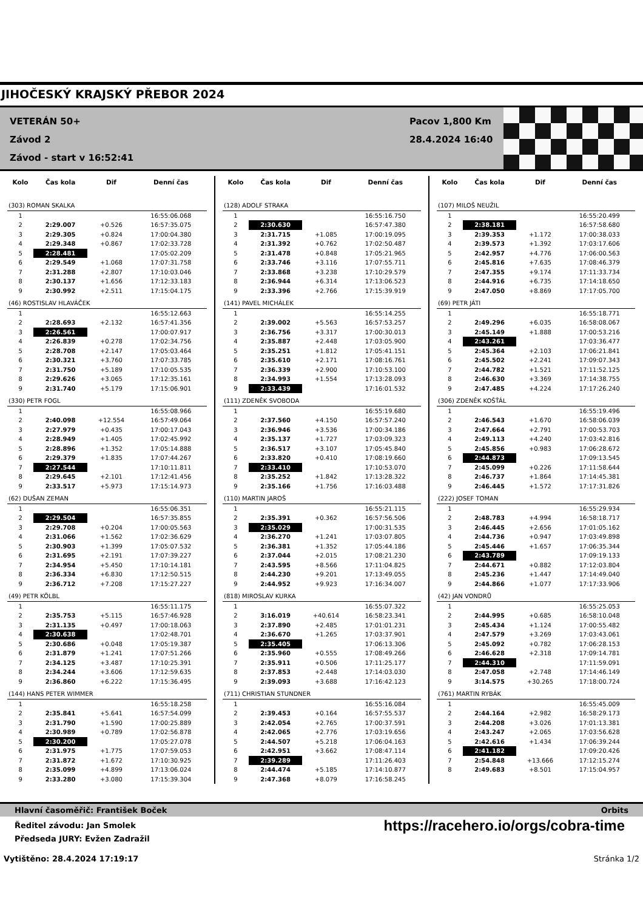JIHOČESKÝ KRAJSKÝ PŘEBOR 2024
VETERÁN 50+
Závod 2
Závod - start v 16:52:41
Pacov 1,800 Km
28.4.2024 16:40
| Kolo | Čas kola | Dif | Denní čas |
| --- | --- | --- | --- |
| (303) ROMAN SKALKA | | | |
| 1 | | | 16:55:06.068 |
| 2 | 2:29.007 | +0.526 | 16:57:35.075 |
| 3 | 2:29.305 | +0.824 | 17:00:04.380 |
| 4 | 2:29.348 | +0.867 | 17:02:33.728 |
| 5 | 2:28.481 | | 17:05:02.209 |
| 6 | 2:29.549 | +1.068 | 17:07:31.758 |
| 7 | 2:31.288 | +2.807 | 17:10:03.046 |
| 8 | 2:30.137 | +1.656 | 17:12:33.183 |
| 9 | 2:30.992 | +2.511 | 17:15:04.175 |
| (46) ROSTISLAV HLAVÁČEK | | | |
| 1 | | | 16:55:12.663 |
| 2 | 2:28.693 | +2.132 | 16:57:41.356 |
| 3 | 2:26.561 | | 17:00:07.917 |
| 4 | 2:26.839 | +0.278 | 17:02:34.756 |
| 5 | 2:28.708 | +2.147 | 17:05:03.464 |
| 6 | 2:30.321 | +3.760 | 17:07:33.785 |
| 7 | 2:31.750 | +5.189 | 17:10:05.535 |
| 8 | 2:29.626 | +3.065 | 17:12:35.161 |
| 9 | 2:31.740 | +5.179 | 17:15:06.901 |
| (330) PETR FOGL | | | |
| 1 | | | 16:55:08.966 |
| 2 | 2:40.098 | +12.554 | 16:57:49.064 |
| 3 | 2:27.979 | +0.435 | 17:00:17.043 |
| 4 | 2:28.949 | +1.405 | 17:02:45.992 |
| 5 | 2:28.896 | +1.352 | 17:05:14.888 |
| 6 | 2:29.379 | +1.835 | 17:07:44.267 |
| 7 | 2:27.544 | | 17:10:11.811 |
| 8 | 2:29.645 | +2.101 | 17:12:41.456 |
| 9 | 2:33.517 | +5.973 | 17:15:14.973 |
| (62) DUŠAN ZEMAN | | | |
| 1 | | | 16:55:06.351 |
| 2 | 2:29.504 | | 16:57:35.855 |
| 3 | 2:29.708 | +0.204 | 17:00:05.563 |
| 4 | 2:31.066 | +1.562 | 17:02:36.629 |
| 5 | 2:30.903 | +1.399 | 17:05:07.532 |
| 6 | 2:31.695 | +2.191 | 17:07:39.227 |
| 7 | 2:34.954 | +5.450 | 17:10:14.181 |
| 8 | 2:36.334 | +6.830 | 17:12:50.515 |
| 9 | 2:36.712 | +7.208 | 17:15:27.227 |
| (49) PETR KÖLBL | | | |
| 1 | | | 16:55:11.175 |
| 2 | 2:35.753 | +5.115 | 16:57:46.928 |
| 3 | 2:31.135 | +0.497 | 17:00:18.063 |
| 4 | 2:30.638 | | 17:02:48.701 |
| 5 | 2:30.686 | +0.048 | 17:05:19.387 |
| 6 | 2:31.879 | +1.241 | 17:07:51.266 |
| 7 | 2:34.125 | +3.487 | 17:10:25.391 |
| 8 | 2:34.244 | +3.606 | 17:12:59.635 |
| 9 | 2:36.860 | +6.222 | 17:15:36.495 |
| (144) HANS PETER WIMMER | | | |
| 1 | | | 16:55:18.258 |
| 2 | 2:35.841 | +5.641 | 16:57:54.099 |
| 3 | 2:31.790 | +1.590 | 17:00:25.889 |
| 4 | 2:30.989 | +0.789 | 17:02:56.878 |
| 5 | 2:30.200 | | 17:05:27.078 |
| 6 | 2:31.975 | +1.775 | 17:07:59.053 |
| 7 | 2:31.872 | +1.672 | 17:10:30.925 |
| 8 | 2:35.099 | +4.899 | 17:13:06.024 |
| 9 | 2:33.280 | +3.080 | 17:15:39.304 |
| Kolo | Čas kola | Dif | Denní čas |
| --- | --- | --- | --- |
| (128) ADOLF STRAKA | | | |
| 1 | | | 16:55:16.750 |
| 2 | 2:30.630 | | 16:57:47.380 |
| 3 | 2:31.715 | +1.085 | 17:00:19.095 |
| 4 | 2:31.392 | +0.762 | 17:02:50.487 |
| 5 | 2:31.478 | +0.848 | 17:05:21.965 |
| 6 | 2:33.746 | +3.116 | 17:07:55.711 |
| 7 | 2:33.868 | +3.238 | 17:10:29.579 |
| 8 | 2:36.944 | +6.314 | 17:13:06.523 |
| 9 | 2:33.396 | +2.766 | 17:15:39.919 |
| (141) PAVEL MICHÁLEK | | | |
| 1 | | | 16:55:14.255 |
| 2 | 2:39.002 | +5.563 | 16:57:53.257 |
| 3 | 2:36.756 | +3.317 | 17:00:30.013 |
| 4 | 2:35.887 | +2.448 | 17:03:05.900 |
| 5 | 2:35.251 | +1.812 | 17:05:41.151 |
| 6 | 2:35.610 | +2.171 | 17:08:16.761 |
| 7 | 2:36.339 | +2.900 | 17:10:53.100 |
| 8 | 2:34.993 | +1.554 | 17:13:28.093 |
| 9 | 2:33.439 | | 17:16:01.532 |
| (111) ZDENĚK SVOBODA | | | |
| 1 | | | 16:55:19.680 |
| 2 | 2:37.560 | +4.150 | 16:57:57.240 |
| 3 | 2:36.946 | +3.536 | 17:00:34.186 |
| 4 | 2:35.137 | +1.727 | 17:03:09.323 |
| 5 | 2:36.517 | +3.107 | 17:05:45.840 |
| 6 | 2:33.820 | +0.410 | 17:08:19.660 |
| 7 | 2:33.410 | | 17:10:53.070 |
| 8 | 2:35.252 | +1.842 | 17:13:28.322 |
| 9 | 2:35.166 | +1.756 | 17:16:03.488 |
| (110) MARTIN JAROŠ | | | |
| 1 | | | 16:55:21.115 |
| 2 | 2:35.391 | +0.362 | 16:57:56.506 |
| 3 | 2:35.029 | | 17:00:31.535 |
| 4 | 2:36.270 | +1.241 | 17:03:07.805 |
| 5 | 2:36.381 | +1.352 | 17:05:44.186 |
| 6 | 2:37.044 | +2.015 | 17:08:21.230 |
| 7 | 2:43.595 | +8.566 | 17:11:04.825 |
| 8 | 2:44.230 | +9.201 | 17:13:49.055 |
| 9 | 2:44.952 | +9.923 | 17:16:34.007 |
| (818) MIROSLAV KURKA | | | |
| 1 | | | 16:55:07.322 |
| 2 | 3:16.019 | +40.614 | 16:58:23.341 |
| 3 | 2:37.890 | +2.485 | 17:01:01.231 |
| 4 | 2:36.670 | +1.265 | 17:03:37.901 |
| 5 | 2:35.405 | | 17:06:13.306 |
| 6 | 2:35.960 | +0.555 | 17:08:49.266 |
| 7 | 2:35.911 | +0.506 | 17:11:25.177 |
| 8 | 2:37.853 | +2.448 | 17:14:03.030 |
| 9 | 2:39.093 | +3.688 | 17:16:42.123 |
| (711) CHRISTIAN STUNDNER | | | |
| 1 | | | 16:55:16.084 |
| 2 | 2:39.453 | +0.164 | 16:57:55.537 |
| 3 | 2:42.054 | +2.765 | 17:00:37.591 |
| 4 | 2:42.065 | +2.776 | 17:03:19.656 |
| 5 | 2:44.507 | +5.218 | 17:06:04.163 |
| 6 | 2:42.951 | +3.662 | 17:08:47.114 |
| 7 | 2:39.289 | | 17:11:26.403 |
| 8 | 2:44.474 | +5.185 | 17:14:10.877 |
| 9 | 2:47.368 | +8.079 | 17:16:58.245 |
| Kolo | Čas kola | Dif | Denní čas |
| --- | --- | --- | --- |
| (107) MILOŠ NEUŽIL | | | |
| 1 | | | 16:55:20.499 |
| 2 | 2:38.181 | | 16:57:58.680 |
| 3 | 2:39.353 | +1.172 | 17:00:38.033 |
| 4 | 2:39.573 | +1.392 | 17:03:17.606 |
| 5 | 2:42.957 | +4.776 | 17:06:00.563 |
| 6 | 2:45.816 | +7.635 | 17:08:46.379 |
| 7 | 2:47.355 | +9.174 | 17:11:33.734 |
| 8 | 2:44.916 | +6.735 | 17:14:18.650 |
| 9 | 2:47.050 | +8.869 | 17:17:05.700 |
| (69) PETR JÁTI | | | |
| 1 | | | 16:55:18.771 |
| 2 | 2:49.296 | +6.035 | 16:58:08.067 |
| 3 | 2:45.149 | +1.888 | 17:00:53.216 |
| 4 | 2:43.261 | | 17:03:36.477 |
| 5 | 2:45.364 | +2.103 | 17:06:21.841 |
| 6 | 2:45.502 | +2.241 | 17:09:07.343 |
| 7 | 2:44.782 | +1.521 | 17:11:52.125 |
| 8 | 2:46.630 | +3.369 | 17:14:38.755 |
| 9 | 2:47.485 | +4.224 | 17:17:26.240 |
| (306) ZDENĚK KOŠŤÁL | | | |
| 1 | | | 16:55:19.496 |
| 2 | 2:46.543 | +1.670 | 16:58:06.039 |
| 3 | 2:47.664 | +2.791 | 17:00:53.703 |
| 4 | 2:49.113 | +4.240 | 17:03:42.816 |
| 5 | 2:45.856 | +0.983 | 17:06:28.672 |
| 6 | 2:44.873 | | 17:09:13.545 |
| 7 | 2:45.099 | +0.226 | 17:11:58.644 |
| 8 | 2:46.737 | +1.864 | 17:14:45.381 |
| 9 | 2:46.445 | +1.572 | 17:17:31.826 |
| (222) JOSEF TOMAN | | | |
| 1 | | | 16:55:29.934 |
| 2 | 2:48.783 | +4.994 | 16:58:18.717 |
| 3 | 2:46.445 | +2.656 | 17:01:05.162 |
| 4 | 2:44.736 | +0.947 | 17:03:49.898 |
| 5 | 2:45.446 | +1.657 | 17:06:35.344 |
| 6 | 2:43.789 | | 17:09:19.133 |
| 7 | 2:44.671 | +0.882 | 17:12:03.804 |
| 8 | 2:45.236 | +1.447 | 17:14:49.040 |
| 9 | 2:44.866 | +1.077 | 17:17:33.906 |
| (42) JAN VONDRŮ | | | |
| 1 | | | 16:55:25.053 |
| 2 | 2:44.995 | +0.685 | 16:58:10.048 |
| 3 | 2:45.434 | +1.124 | 17:00:55.482 |
| 4 | 2:47.579 | +3.269 | 17:03:43.061 |
| 5 | 2:45.092 | +0.782 | 17:06:28.153 |
| 6 | 2:46.628 | +2.318 | 17:09:14.781 |
| 7 | 2:44.310 | | 17:11:59.091 |
| 8 | 2:47.058 | +2.748 | 17:14:46.149 |
| 9 | 3:14.575 | +30.265 | 17:18:00.724 |
| (761) MARTIN RYBÁK | | | |
| 1 | | | 16:55:45.009 |
| 2 | 2:44.164 | +2.982 | 16:58:29.173 |
| 3 | 2:44.208 | +3.026 | 17:01:13.381 |
| 4 | 2:43.247 | +2.065 | 17:03:56.628 |
| 5 | 2:42.616 | +1.434 | 17:06:39.244 |
| 6 | 2:41.182 | | 17:09:20.426 |
| 7 | 2:54.848 | +13.666 | 17:12:15.274 |
| 8 | 2:49.683 | +8.501 | 17:15:04.957 |
Hlavní časoměřič: František Boček Orbits
Ředitel závodu: Jan Smolek
Předseda JURY: Evžen Zadražil
https://racehero.io/orgs/cobra-time
Vytištěno: 28.4.2024 17:19:17 Stránka 1/2